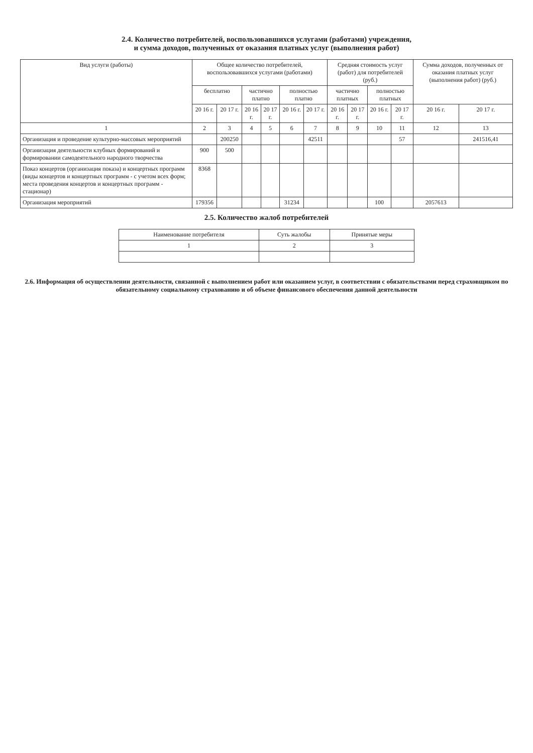2.4. Количество потребителей, воспользовавшихся услугами (работами) учреждения,
и сумма доходов, полученных от оказания платных услуг (выполнения работ)
| Вид услуги (работы) | Общее количество потребителей, воспользовавшихся услугами (работами) | | | | | | Средняя стоимость услуг (работ) для потребителей (руб.) | | | | Сумма доходов, полученных от оказания платных услуг (выполнения работ) (руб.) | |
| --- | --- | --- | --- | --- | --- | --- | --- | --- | --- | --- | --- | --- |
| | бесплатно | | частично платно | | полностью платно | | частично платных | | полностью платных | | | |
| | 20 16 г. | 20 17 г. | 20 16 г. | 20 17 г. | 20 16 г. | 20 17 г. | 20 16 г. | 20 17 г. | 20 16 г. | 20 17 г. | 20 16 г. | 20 17 г. |
| 1 | 2 | 3 | 4 | 5 | 6 | 7 | 8 | 9 | 10 | 11 | 12 | 13 |
| Организация и проведение культурно-массовых мероприятий | | 200250 | | | | 42511 | | | | 57 | | 241516,41 |
| Организация деятельности клубных формирований и формировании самодеятельного народного творчества | 900 | 500 | | | | | | | | | | |
| Показ концертов (организация показа) и концертных программ (виды концертов и концертных программ - с учетом всех форм; места проведения концертов и концертных программ - стационар) | 8368 | | | | | | | | | | | |
| Организация мероприятий | 179356 | | | | 31234 | | | | 100 | | 2057613 | |
2.5. Количество жалоб потребителей
| Наименование потребителя | Суть жалобы | Принятые меры |
| --- | --- | --- |
| 1 | 2 | 3 |
2.6. Информация об осуществлении деятельности, связанной с выполнением работ или оказанием услуг, в соответствии с обязательствами перед страховщиком по обязательному социальному страхованию и об объеме финансового обеспечения данной деятельности